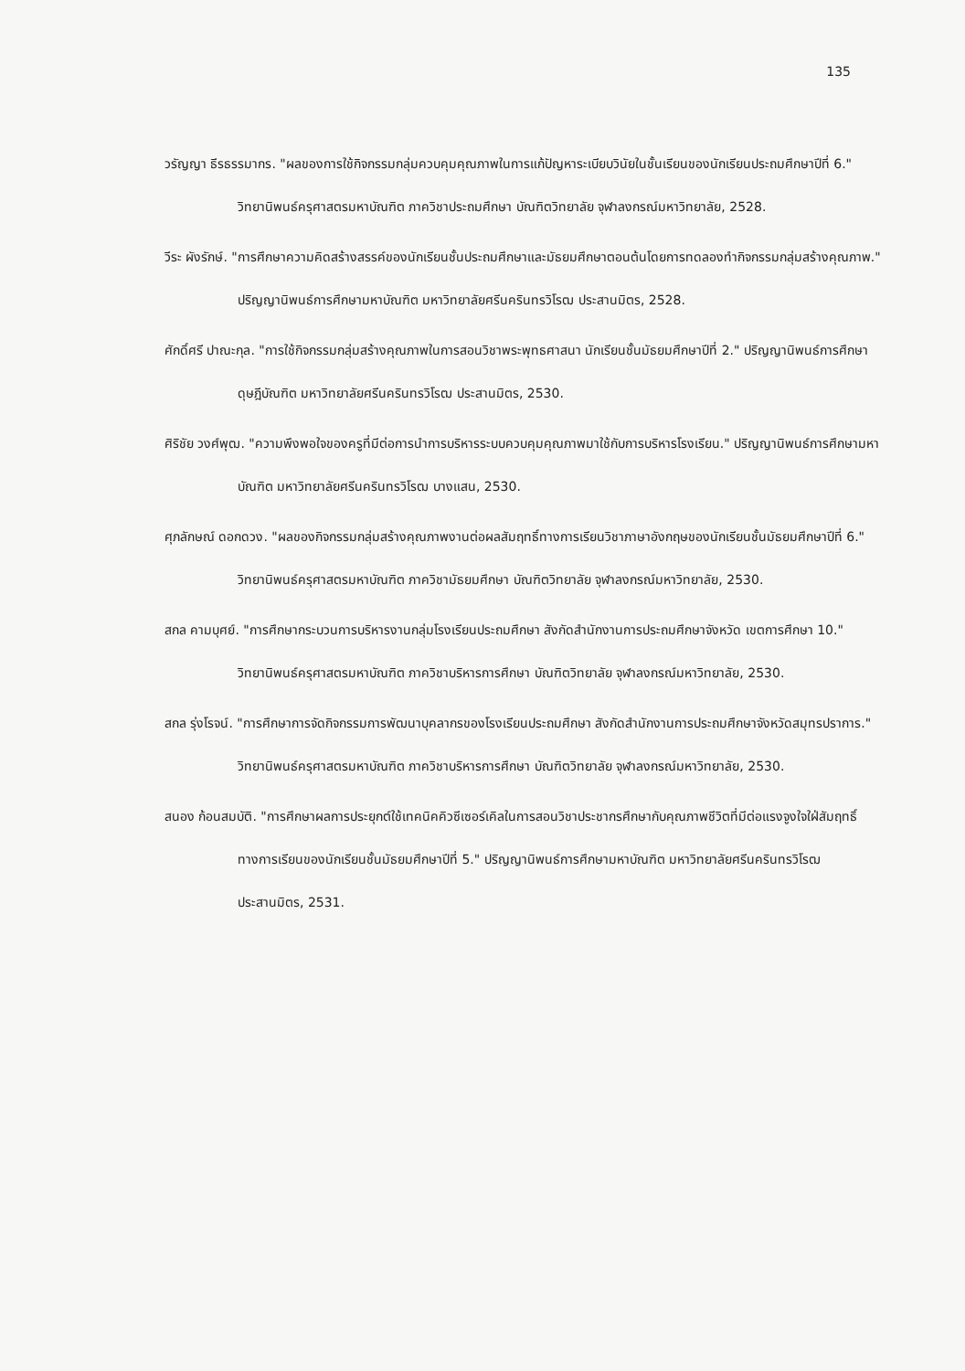135
วรัญญา ธีรธรรมากร. "ผลของการใช้กิจกรรมกลุ่มควบคุมคุณภาพในการแก้ปัญหาระเบียบวินัยในชั้นเรียนของนักเรียนประถมศึกษาปีที่ 6." วิทยานิพนธ์ครุศาสตรมหาบัณฑิต ภาควิชาประถมศึกษา บัณฑิตวิทยาลัย จุฬาลงกรณ์มหาวิทยาลัย, 2528.
วีระ ผังรักษ์. "การศึกษาความคิดสร้างสรรค์ของนักเรียนชั้นประถมศึกษาและมัธยมศึกษาตอนต้นโดยการทดลองทำกิจกรรมกลุ่มสร้างคุณภาพ." ปริญญานิพนธ์การศึกษามหาบัณฑิต มหาวิทยาลัยศรีนครินทรวิโรฒ ประสานมิตร, 2528.
ศักดิ์ศรี ปาณะกุล. "การใช้กิจกรรมกลุ่มสร้างคุณภาพในการสอนวิชาพระพุทธศาสนา นักเรียนชั้นมัธยมศึกษาปีที่ 2." ปริญญานิพนธ์การศึกษาดุษฎีบัณฑิต มหาวิทยาลัยศรีนครินทรวิโรฒ ประสานมิตร, 2530.
ศิริชัย วงศ์พุฒ. "ความพึงพอใจของครูที่มีต่อการนำการบริหารระบบควบคุมคุณภาพมาใช้กับการบริหารโรงเรียน." ปริญญานิพนธ์การศึกษามหาบัณฑิต มหาวิทยาลัยศรีนครินทรวิโรฒ บางแสน, 2530.
ศุภลักษณ์ ดอกดวง. "ผลของกิจกรรมกลุ่มสร้างคุณภาพงานต่อผลสัมฤทธิ์ทางการเรียนวิชาภาษาอังกฤษของนักเรียนชั้นมัธยมศึกษาปีที่ 6." วิทยานิพนธ์ครุศาสตรมหาบัณฑิต ภาควิชามัธยมศึกษา บัณฑิตวิทยาลัย จุฬาลงกรณ์มหาวิทยาลัย, 2530.
สกล คามบุศย์. "การศึกษากระบวนการบริหารงานกลุ่มโรงเรียนประถมศึกษา สังกัดสำนักงานการประถมศึกษาจังหวัด เขตการศึกษา 10." วิทยานิพนธ์ครุศาสตรมหาบัณฑิต ภาควิชาบริหารการศึกษา บัณฑิตวิทยาลัย จุฬาลงกรณ์มหาวิทยาลัย, 2530.
สกล รุ่งโรจน์. "การศึกษาการจัดกิจกรรมการพัฒนาบุคลากรของโรงเรียนประถมศึกษา สังกัดสำนักงานการประถมศึกษาจังหวัดสมุทรปราการ." วิทยานิพนธ์ครุศาสตรมหาบัณฑิต ภาควิชาบริหารการศึกษา บัณฑิตวิทยาลัย จุฬาลงกรณ์มหาวิทยาลัย, 2530.
สนอง ก้อนสมบัติ. "การศึกษาผลการประยุกต์ใช้เทคนิคคิวซีเซอร์เคิลในการสอนวิชาประชากรศึกษากับคุณภาพชีวิตที่มีต่อแรงจูงใจใฝ่สัมฤทธิ์ทางการเรียนของนักเรียนชั้นมัธยมศึกษาปีที่ 5." ปริญญานิพนธ์การศึกษามหาบัณฑิต มหาวิทยาลัยศรีนครินทรวิโรฒ ประสานมิตร, 2531.